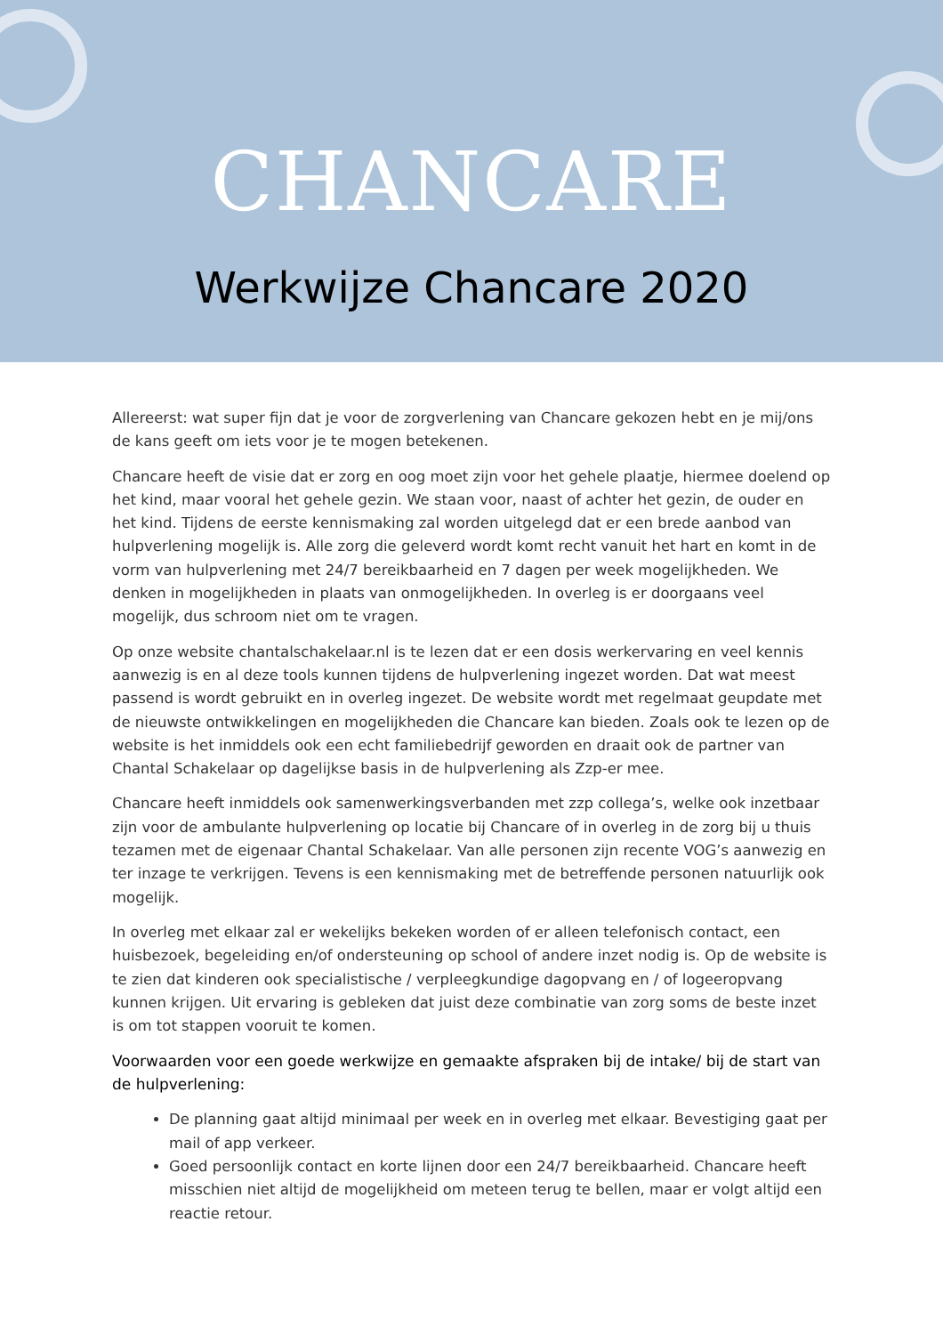CHANCARE
Werkwijze Chancare 2020
Allereerst: wat super fijn dat je voor de zorgverlening van Chancare gekozen hebt en je mij/ons de kans geeft om iets voor je te mogen betekenen.
Chancare heeft de visie dat er zorg en oog moet zijn voor het gehele plaatje, hiermee doelend op het kind, maar vooral het gehele gezin. We staan voor, naast of achter het gezin, de ouder en het kind. Tijdens de eerste kennismaking zal worden uitgelegd dat er een brede aanbod van hulpverlening mogelijk is. Alle zorg die geleverd wordt komt recht vanuit het hart en komt in de vorm van hulpverlening met 24/7 bereikbaarheid en 7 dagen per week mogelijkheden. We denken in mogelijkheden in plaats van onmogelijkheden. In overleg is er doorgaans veel mogelijk, dus schroom niet om te vragen.
Op onze website chantalschakelaar.nl is te lezen dat er een dosis werkervaring en veel kennis aanwezig is en al deze tools kunnen tijdens de hulpverlening ingezet worden. Dat wat meest passend is wordt gebruikt en in overleg ingezet. De website wordt met regelmaat geupdate met de nieuwste ontwikkelingen en mogelijkheden die Chancare kan bieden. Zoals ook te lezen op de website is het inmiddels ook een echt familiebedrijf geworden en draait ook de partner van Chantal Schakelaar op dagelijkse basis in de hulpverlening als Zzp-er mee.
Chancare heeft inmiddels ook samenwerkingsverbanden met zzp collega’s, welke ook inzetbaar zijn voor de ambulante hulpverlening op locatie bij Chancare of in overleg in de zorg bij u thuis tezamen met de eigenaar Chantal Schakelaar. Van alle personen zijn recente VOG’s aanwezig en ter inzage te verkrijgen. Tevens is een kennismaking met de betreffende personen natuurlijk ook mogelijk.
In overleg met elkaar zal er wekelijks bekeken worden of er alleen telefonisch contact, een huisbezoek, begeleiding en/of ondersteuning op school of andere inzet nodig is. Op de website is te zien dat kinderen ook specialistische / verpleegkundige dagopvang en / of logeeropvang kunnen krijgen. Uit ervaring is gebleken dat juist deze combinatie van zorg soms de beste inzet is om tot stappen vooruit te komen.
Voorwaarden voor een goede werkwijze en gemaakte afspraken bij de intake/ bij de start van de hulpverlening:
De planning gaat altijd minimaal per week en in overleg met elkaar. Bevestiging gaat per mail of app verkeer.
Goed persoonlijk contact en korte lijnen door een 24/7 bereikbaarheid. Chancare heeft misschien niet altijd de mogelijkheid om meteen terug te bellen, maar er volgt altijd een reactie retour.